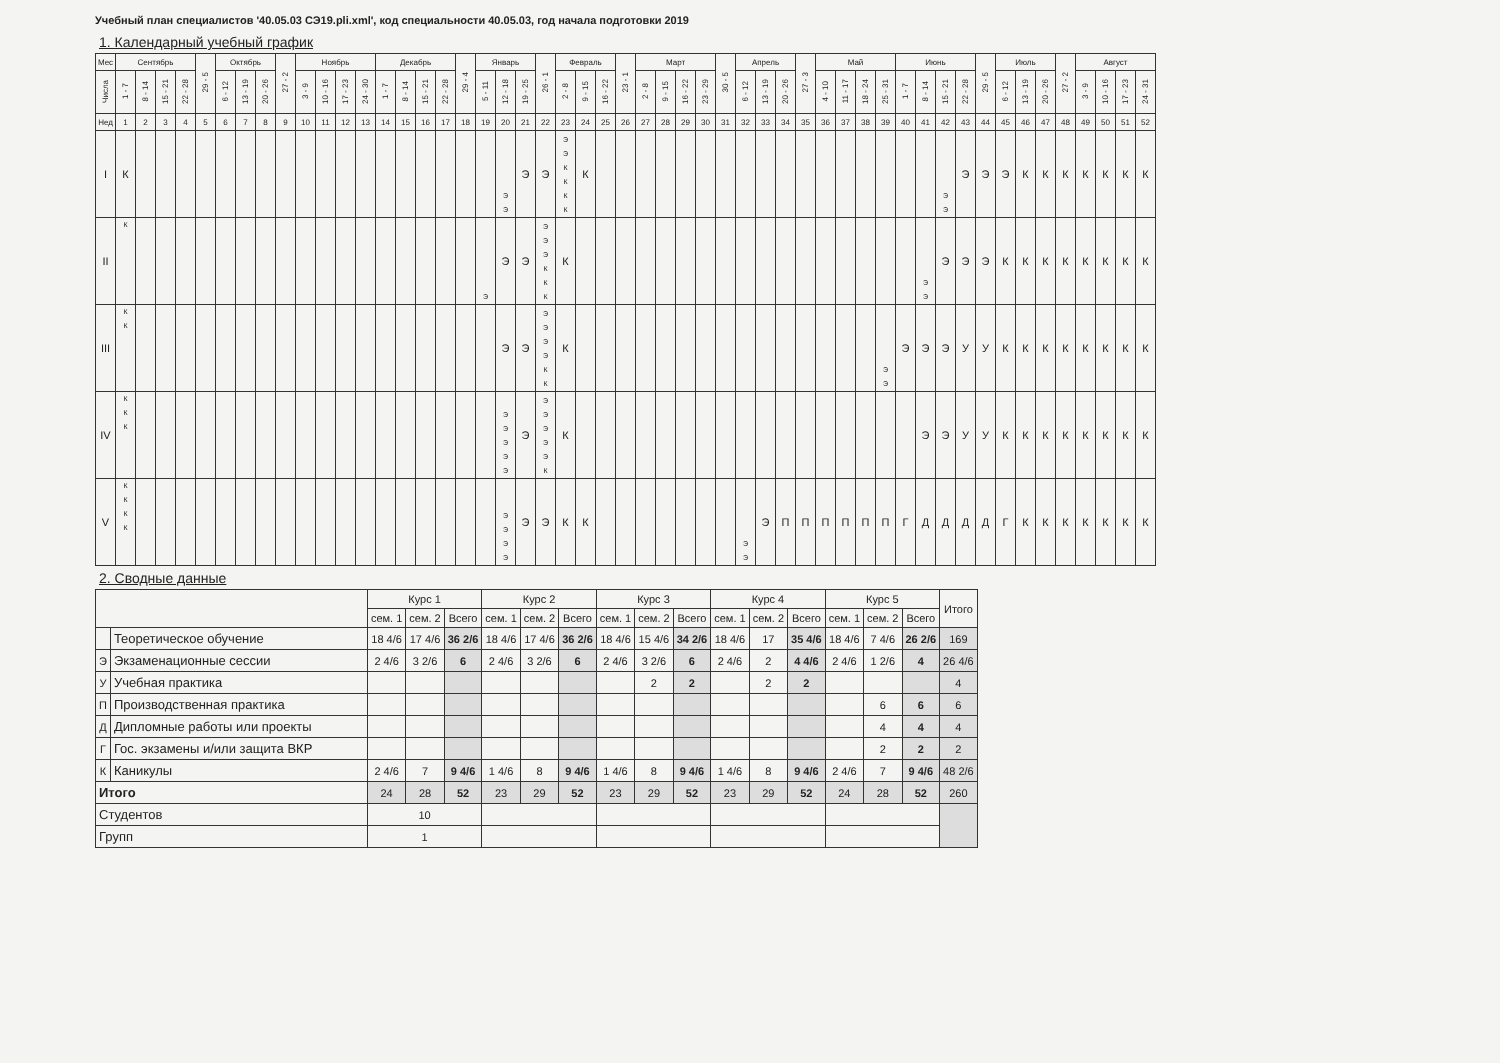Учебный план специалистов '40.05.03 СЭ19.pli.xml', код специальности 40.05.03, год начала подготовки 2019
1. Календарный учебный график
| Мес | Сентябрь | | | | 29 - 5 | Октябрь | | | 27 - 2 | Ноябрь | | | | Декабрь | | | | 29 - 4 | Январь | | | 26 - 1 | Февраль | | | 23 - 1 | Март | | | | 30 - 5 | Апрель | | | 27 - 3 | Май | | | | Июнь | | | | 29 - 5 | Июль | | | 27 - 2 | Август | | | |
| --- | --- | --- | --- | --- | --- | --- | --- | --- | --- | --- | --- | --- | --- | --- | --- | --- | --- | --- | --- | --- | --- | --- | --- | --- | --- | --- | --- | --- | --- | --- | --- | --- | --- | --- | --- | --- | --- | --- | --- | --- | --- | --- | --- | --- | --- | --- | --- | --- | --- | --- | --- | --- |
| Числа | 1 - 7 | 8 - 14 | 15 - 21 | 22 - 28 | | 6 - 12 | 13 - 19 | 20 - 26 | | 3 - 9 | 10 - 16 | 17 - 23 | 24 - 30 | 1 - 7 | 8 - 14 | 15 - 21 | 22 - 28 | | 5 - 11 | 12 - 18 | 19 - 25 | | 2 - 8 | 9 - 15 | 16 - 22 | | 2 - 8 | 9 - 15 | 16 - 22 | 23 - 29 | | 6 - 12 | 13 - 19 | 20 - 26 | | 4 - 10 | 11 - 17 | 18 - 24 | 25 - 31 | 1 - 7 | 8 - 14 | 15 - 21 | 22 - 28 | | 6 - 12 | 13 - 19 | 20 - 26 | | 3 - 9 | 10 - 16 | 17 - 23 | 24 - 31 |
| Нед | 1 | 2 | 3 | 4 | 5 | 6 | 7 | 8 | 9 | 10 | 11 | 12 | 13 | 14 | 15 | 16 | 17 | 18 | 19 | 20 | 21 | 22 | 23 | 24 | 25 | 26 | 27 | 28 | 29 | 30 | 31 | 32 | 33 | 34 | 35 | 36 | 37 | 38 | 39 | 40 | 41 | 42 | 43 | 44 | 45 | 46 | 47 | 48 | 49 | 50 | 51 | 52 |
| I | К | | | | | | | | | | | | | | | | | | | Э Э | Э | Э | Э Э К К К К | К | | | | | | | | | | | | | | | | | | Э Э | Э | Э | Э | К | К | К | К | К | К | К |
| II | К | | | | | | | | | | | | | | | | | | Э | Э | Э | Э Э Э К К К | К | | | | | | | | | | | | | | | | | | Э Э | Э | Э | Э | К | К | К | К | К | К | К | К |
| III | К К | | | | | | | | | | | | | | | | | | | Э | Э | Э Э Э Э К К | К | | | | | | | | | | | | | | | | Э Э | Э | Э | Э | У | У | К | К | К | К | К | К | К | К |
| IV | К К К | | | | | | | | | | | | | | | | | | | Э Э Э Э Э | Э | Э Э Э Э Э К | К | | | | | | | | | | | | | | | | | | Э | Э | У | У | К | К | К | К | К | К | К | К |
| V | К К К К | | | | | | | | | | | | | | | | | | | Э Э Э Э | Э | Э | К | К | | | | | | | | Э Э | Э | П | П | П | П | П | П | Г | Д | Д | Д | Д | Г | К | К | К | К | К | К | К |
2. Сводные данные
| | | Курс 1 | | | Курс 2 | | | Курс 3 | | | Курс 4 | | | Курс 5 | | | Итого |
| --- | --- | --- | --- | --- | --- | --- | --- | --- | --- | --- | --- | --- | --- | --- | --- | --- | --- |
| | | сем. 1 | сем. 2 | Всего | сем. 1 | сем. 2 | Всего | сем. 1 | сем. 2 | Всего | сем. 1 | сем. 2 | Всего | сем. 1 | сем. 2 | Всего | |
| | Теоретическое обучение | 18 4/6 | 17 4/6 | 36 2/6 | 18 4/6 | 17 4/6 | 36 2/6 | 18 4/6 | 15 4/6 | 34 2/6 | 18 4/6 | 17 | 35 4/6 | 18 4/6 | 7 4/6 | 26 2/6 | 169 |
| Э | Экзаменационные сессии | 2 4/6 | 3 2/6 | 6 | 2 4/6 | 3 2/6 | 6 | 2 4/6 | 3 2/6 | 6 | 2 4/6 | 2 | 4 4/6 | 2 4/6 | 1 2/6 | 4 | 26 4/6 |
| У | Учебная практика | | | | | | | | 2 | 2 | | 2 | 2 | | | | 4 |
| П | Производственная практика | | | | | | | | | | | | | | 6 | 6 | 6 |
| Д | Дипломные работы или проекты | | | | | | | | | | | | | | 4 | 4 | 4 |
| Г | Гос. экзамены и/или защита ВКР | | | | | | | | | | | | | | 2 | 2 | 2 |
| К | Каникулы | 2 4/6 | 7 | 9 4/6 | 1 4/6 | 8 | 9 4/6 | 1 4/6 | 8 | 9 4/6 | 1 4/6 | 8 | 9 4/6 | 2 4/6 | 7 | 9 4/6 | 48 2/6 |
| Итого | | 24 | 28 | 52 | 23 | 29 | 52 | 23 | 29 | 52 | 23 | 29 | 52 | 24 | 28 | 52 | 260 |
| Студентов | | 10 | | | | | | | | | | | | | | | |
| Групп | | 1 | | | | | | | | | | | | | | | |